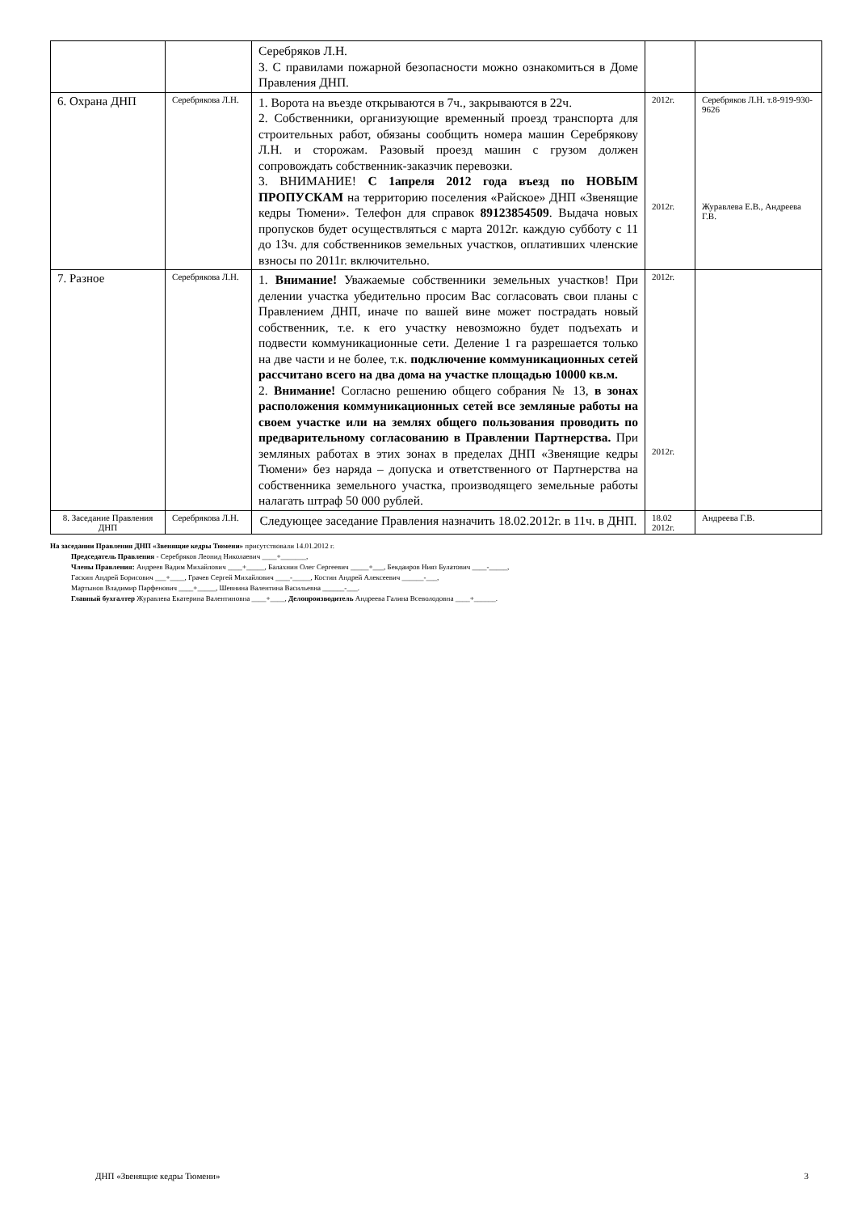| | | Серебряков Л.Н. 3. С правилами пожарной безопасности можно ознакомиться в Доме Правления ДНП. | | |
| 6. Охрана ДНП | Серебрякова Л.Н. | 1. Ворота на въезде открываются в 7ч., закрываются в 22ч. 2. Собственники, организующие временный проезд транспорта для строительных работ, обязаны сообщить номера машин Серебрякову Л.Н. и сторожам. Разовый проезд машин с грузом должен сопровождать собственник-заказчик перевозки. 3. ВНИМАНИЕ! С 1апреля 2012 года въезд по НОВЫМ ПРОПУСКАМ на территорию поселения «Райское» ДНП «Звенящие кедры Тюмени». Телефон для справок 89123854509 . Выдача новых пропусков будет осуществляться с марта 2012г. каждую субботу с 11 до 13ч. для собственников земельных участков, оплативших членские взносы по 2011г. включительно. | 2012г. 2012г. | Серебряков Л.Н. т.8-919-930-9626 Журавлева Е.В., Андреева Г.В. |
| 7. Разное | Серебрякова Л.Н. | 1. Внимание! Уважаемые собственники земельных участков! При делении участка убедительно просим Вас согласовать свои планы с Правлением ДНП, иначе по вашей вине может пострадать новый собственник, т.е. к его участку невозможно будет подъехать и подвести коммуникационные сети. Деление 1 га разрешается только на две части и не более, т.к. подключение коммуникационных сетей рассчитано всего на два дома на участке площадью 10000 кв.м. 2. Внимание! Согласно решению общего собрания № 13, в зонах расположения коммуникационных сетей все земляные работы на своем участке или на землях общего пользования проводить по предварительному согласованию в Правлении Партнерства. При земляных работах в этих зонах в пределах ДНП «Звенящие кедры Тюмени» без наряда – допуска и ответственного от Партнерства на собственника земельного участка, производящего земельные работы налагать штраф 50 000 рублей. | 2012г. 2012г. | |
| 8. Заседание Правления ДНП | Серебрякова Л.Н. | Следующее заседание Правления назначить 18.02.2012г. в 11ч. в ДНП. | 18.02 2012г. | Андреева Г.В. |
На заседании Правления ДНП «Звенящие кедры Тюмени» присутствовали 14.01.2012 г.
Председатель Правления - Серебряков Леонид Николаевич ____+_______,
Члены Правления: Андреев Вадим Михайлович ____+_____, Балахнин Олег Сергеевич _____+___, Бекдаиров Нияз Булатович ____-_____,
Гаскин Андрей Борисович ___+____, Грачев Сергей Михайлович ____-_____, Костин Андрей Алексеевич ______-___,
Мартынов Владимир Парфенович ____+_____, Шевнина Валентина Васильевна ______-___.
Главный бухгалтер Журавлева Екатерина Валентиновна ____+____, Делопроизводитель Андреева Галина Всеволодовна ____+______.
ДНП «Звенящие кедры Тюмени» 3